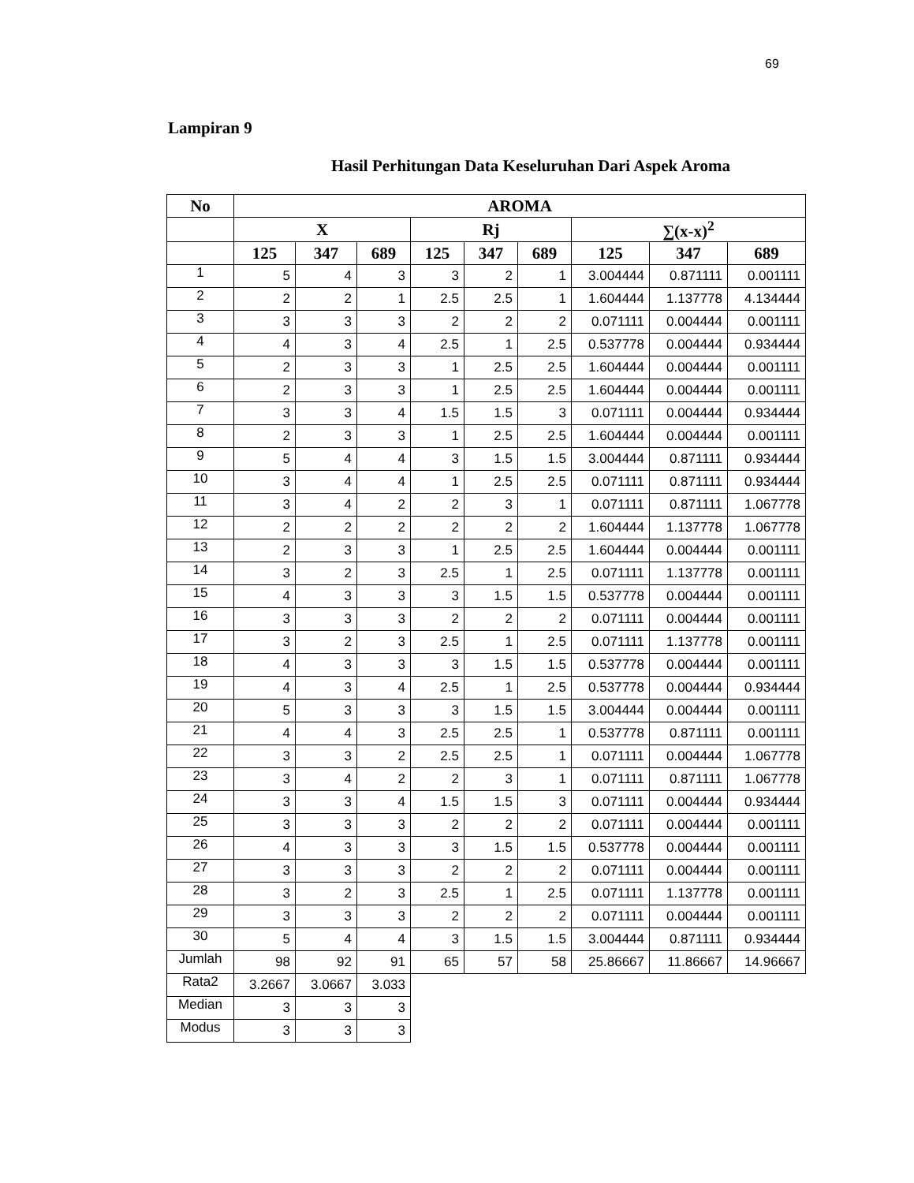69
Lampiran 9
Hasil Perhitungan Data Keseluruhan Dari Aspek Aroma
| No | AROMA | | | | | | | | |
| --- | --- | --- | --- | --- | --- | --- | --- | --- | --- |
| | X | | | Rj | | | ∑(x-x)<sup>2</sup> | | |
| | 125 | 347 | 689 | 125 | 347 | 689 | 125 | 347 | 689 |
| 1 | 5 | 4 | 3 | 3 | 2 | 1 | 3.004444 | 0.871111 | 0.001111 |
| 2 | 2 | 2 | 1 | 2.5 | 2.5 | 1 | 1.604444 | 1.137778 | 4.134444 |
| 3 | 3 | 3 | 3 | 2 | 2 | 2 | 0.071111 | 0.004444 | 0.001111 |
| 4 | 4 | 3 | 4 | 2.5 | 1 | 2.5 | 0.537778 | 0.004444 | 0.934444 |
| 5 | 2 | 3 | 3 | 1 | 2.5 | 2.5 | 1.604444 | 0.004444 | 0.001111 |
| 6 | 2 | 3 | 3 | 1 | 2.5 | 2.5 | 1.604444 | 0.004444 | 0.001111 |
| 7 | 3 | 3 | 4 | 1.5 | 1.5 | 3 | 0.071111 | 0.004444 | 0.934444 |
| 8 | 2 | 3 | 3 | 1 | 2.5 | 2.5 | 1.604444 | 0.004444 | 0.001111 |
| 9 | 5 | 4 | 4 | 3 | 1.5 | 1.5 | 3.004444 | 0.871111 | 0.934444 |
| 10 | 3 | 4 | 4 | 1 | 2.5 | 2.5 | 0.071111 | 0.871111 | 0.934444 |
| 11 | 3 | 4 | 2 | 2 | 3 | 1 | 0.071111 | 0.871111 | 1.067778 |
| 12 | 2 | 2 | 2 | 2 | 2 | 2 | 1.604444 | 1.137778 | 1.067778 |
| 13 | 2 | 3 | 3 | 1 | 2.5 | 2.5 | 1.604444 | 0.004444 | 0.001111 |
| 14 | 3 | 2 | 3 | 2.5 | 1 | 2.5 | 0.071111 | 1.137778 | 0.001111 |
| 15 | 4 | 3 | 3 | 3 | 1.5 | 1.5 | 0.537778 | 0.004444 | 0.001111 |
| 16 | 3 | 3 | 3 | 2 | 2 | 2 | 0.071111 | 0.004444 | 0.001111 |
| 17 | 3 | 2 | 3 | 2.5 | 1 | 2.5 | 0.071111 | 1.137778 | 0.001111 |
| 18 | 4 | 3 | 3 | 3 | 1.5 | 1.5 | 0.537778 | 0.004444 | 0.001111 |
| 19 | 4 | 3 | 4 | 2.5 | 1 | 2.5 | 0.537778 | 0.004444 | 0.934444 |
| 20 | 5 | 3 | 3 | 3 | 1.5 | 1.5 | 3.004444 | 0.004444 | 0.001111 |
| 21 | 4 | 4 | 3 | 2.5 | 2.5 | 1 | 0.537778 | 0.871111 | 0.001111 |
| 22 | 3 | 3 | 2 | 2.5 | 2.5 | 1 | 0.071111 | 0.004444 | 1.067778 |
| 23 | 3 | 4 | 2 | 2 | 3 | 1 | 0.071111 | 0.871111 | 1.067778 |
| 24 | 3 | 3 | 4 | 1.5 | 1.5 | 3 | 0.071111 | 0.004444 | 0.934444 |
| 25 | 3 | 3 | 3 | 2 | 2 | 2 | 0.071111 | 0.004444 | 0.001111 |
| 26 | 4 | 3 | 3 | 3 | 1.5 | 1.5 | 0.537778 | 0.004444 | 0.001111 |
| 27 | 3 | 3 | 3 | 2 | 2 | 2 | 0.071111 | 0.004444 | 0.001111 |
| 28 | 3 | 2 | 3 | 2.5 | 1 | 2.5 | 0.071111 | 1.137778 | 0.001111 |
| 29 | 3 | 3 | 3 | 2 | 2 | 2 | 0.071111 | 0.004444 | 0.001111 |
| 30 | 5 | 4 | 4 | 3 | 1.5 | 1.5 | 3.004444 | 0.871111 | 0.934444 |
| Jumlah | 98 | 92 | 91 | 65 | 57 | 58 | 25.86667 | 11.86667 | 14.96667 |
| Rata2 | 3.2667 | 3.0667 | 3.033 | | | | | | |
| Median | 3 | 3 | 3 | | | | | | |
| Modus | 3 | 3 | 3 | | | | | | |